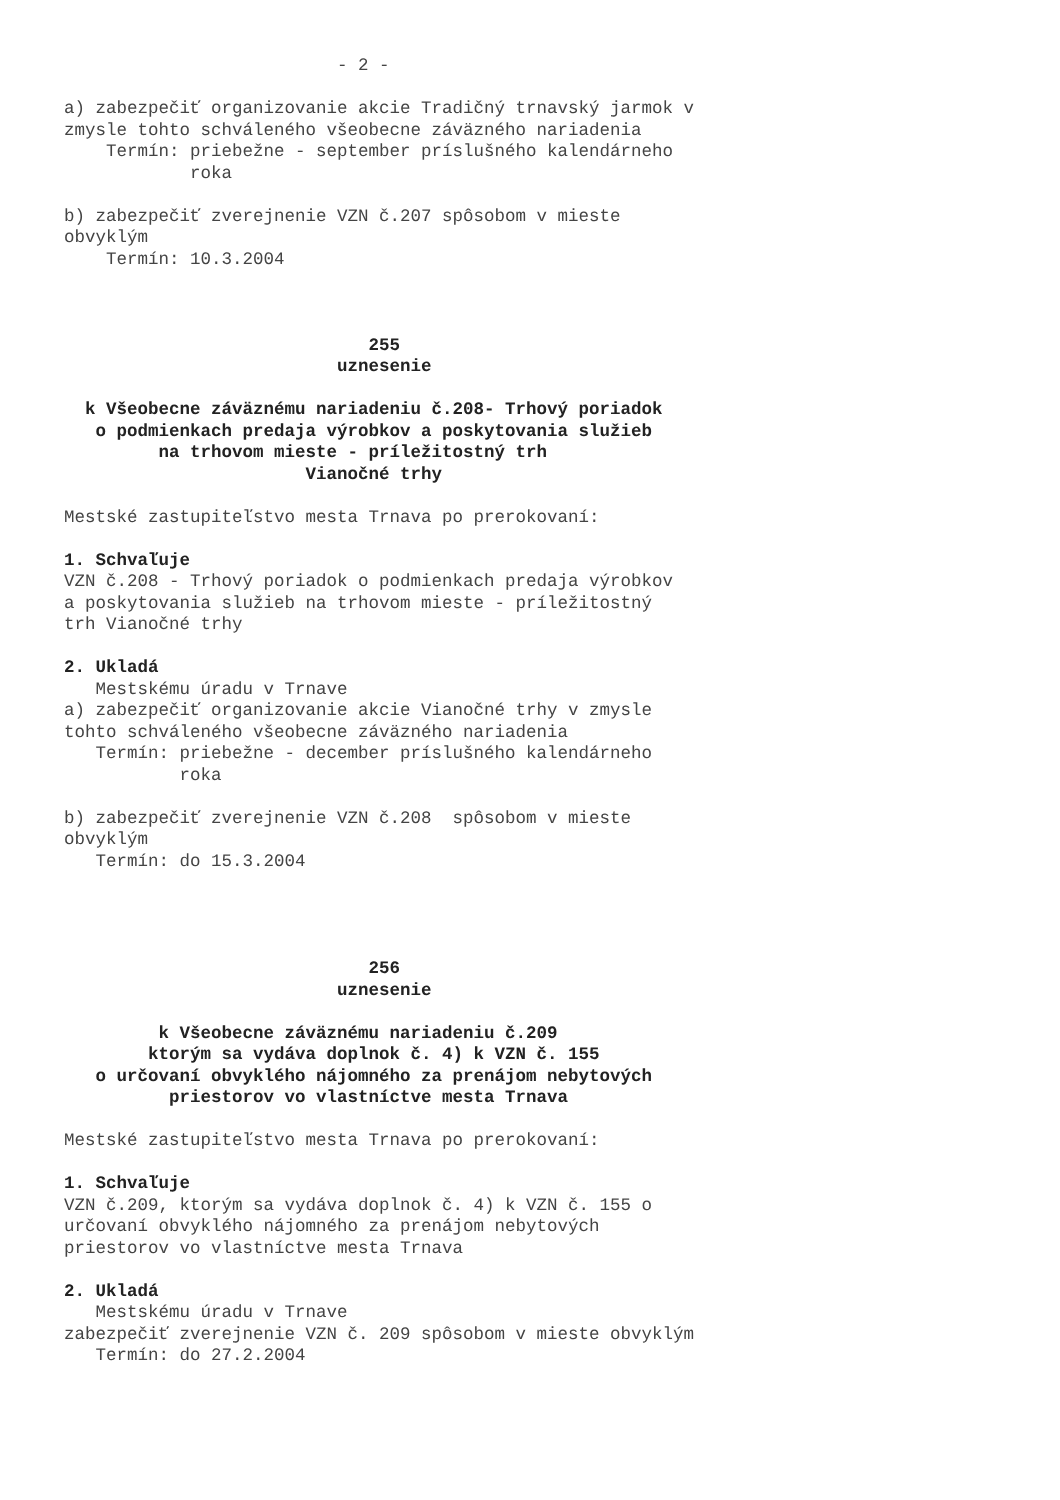- 2 -

a) zabezpečiť organizovanie akcie Tradičný trnavský jarmok v
zmysle tohto schváleného všeobecne záväzného nariadenia
    Termín: priebežne - september príslušného kalendárneho
            roka

b) zabezpečiť zverejnenie VZN č.207 spôsobom v mieste
obvyklým
    Termín: 10.3.2004



                             255
                          uznesenie

  k Všeobecne záväznému nariadeniu č.208- Trhový poriadok
   o podmienkach predaja výrobkov a poskytovania služieb
         na trhovom mieste - príležitostný trh
                       Vianočné trhy

Mestské zastupiteľstvo mesta Trnava po prerokovaní:

1. Schvaľuje
VZN č.208 - Trhový poriadok o podmienkach predaja výrobkov
a poskytovania služieb na trhovom mieste - príležitostný
trh Vianočné trhy

2. Ukladá
   Mestskému úradu v Trnave
a) zabezpečiť organizovanie akcie Vianočné trhy v zmysle
tohto schváleného všeobecne záväzného nariadenia
   Termín: priebežne - december príslušného kalendárneho
           roka

b) zabezpečiť zverejnenie VZN č.208  spôsobom v mieste
obvyklým
   Termín: do 15.3.2004




                             256
                          uznesenie

         k Všeobecne záväznému nariadeniu č.209
        ktorým sa vydáva doplnok č. 4) k VZN č. 155
   o určovaní obvyklého nájomného za prenájom nebytových
          priestorov vo vlastníctve mesta Trnava

Mestské zastupiteľstvo mesta Trnava po prerokovaní:

1. Schvaľuje
VZN č.209, ktorým sa vydáva doplnok č. 4) k VZN č. 155 o
určovaní obvyklého nájomného za prenájom nebytových
priestorov vo vlastníctve mesta Trnava

2. Ukladá
   Mestskému úradu v Trnave
zabezpečiť zverejnenie VZN č. 209 spôsobom v mieste obvyklým
   Termín: do 27.2.2004